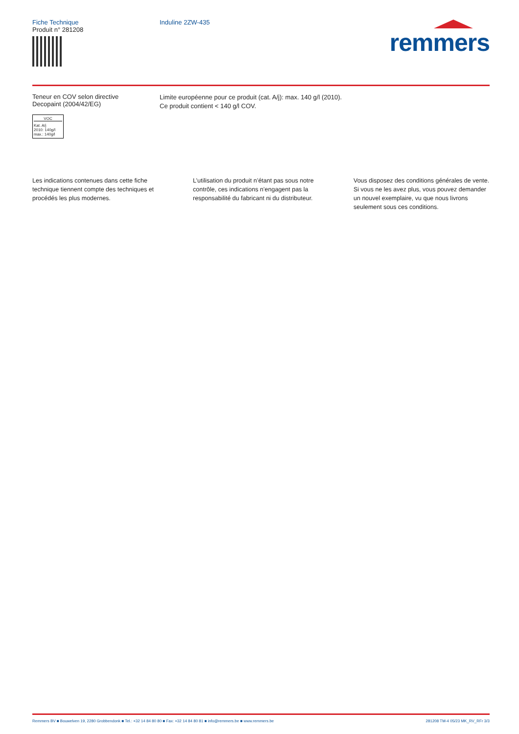Fiche Technique
Produit n° 281208
Induline 2ZW-435
remmers
Teneur en COV selon directive
Decopaint (2004/42/EG)
VOC
Kat. A/j
2010: 140g/l
max.: 140g/l
Limite européenne pour ce produit (cat. A/j): max. 140 g/l (2010).
Ce produit contient < 140 g/l COV.
Les indications contenues dans cette fiche technique tiennent compte des techniques et procédés les plus modernes.
L’utilisation du produit n’étant pas sous notre contrôle, ces indications n’engagent pas la responsabilité du fabricant ni du distributeur.
Vous disposez des conditions générales de vente. Si vous ne les avez plus, vous pouvez demander un nouvel exemplaire, vu que nous livrons seulement sous ces conditions.
Remmers BV ■ Bouwelven 19, 2280 Grobbendonk ■ Tel.: +32 14 84 80 80 ■ Fax: +32 14 84 80 81 ■ info@remmers.be ■ www.remmers.be 281208 TM-4 05/23 MK_RV_RFr 3/3